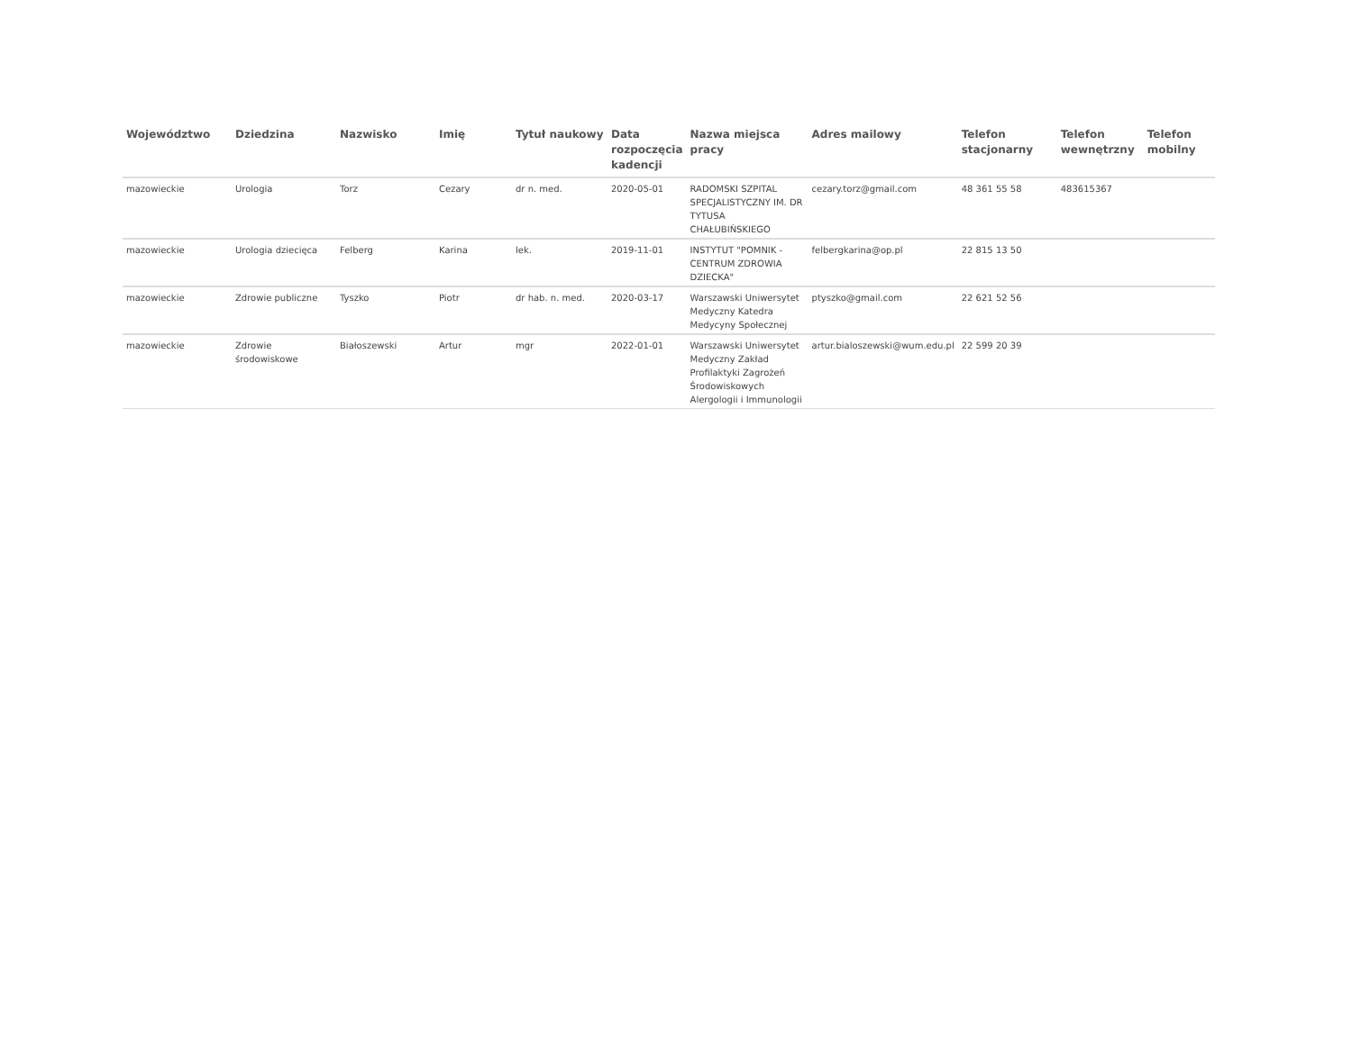| Województwo | Dziedzina | Nazwisko | Imię | Tytuł naukowy | Data rozpoczęcia kadencji | Nazwa miejsca pracy | Adres mailowy | Telefon stacjonarny | Telefon wewnętrzny | Telefon mobilny |
| --- | --- | --- | --- | --- | --- | --- | --- | --- | --- | --- |
| mazowieckie | Urologia | Torz | Cezary | dr n. med. | 2020-05-01 | RADOMSKI SZPITAL SPECJALISTYCZNY IM. DR TYTUSA CHAŁUBIŃSKIEGO | cezary.torz@gmail.com | 48 361 55 58 | 483615367 | |
| mazowieckie | Urologia dziecięca | Felberg | Karina | lek. | 2019-11-01 | INSTYTUT "POMNIK - CENTRUM ZDROWIA DZIECKA" | felbergkarina@op.pl | 22 815 13 50 | | |
| mazowieckie | Zdrowie publiczne | Tyszko | Piotr | dr hab. n. med. | 2020-03-17 | Warszawski Uniwersytet Medyczny Katedra Medycyny Społecznej | ptyszko@gmail.com | 22 621 52 56 | | |
| mazowieckie | Zdrowie środowiskowe | Białoszewski | Artur | mgr | 2022-01-01 | Warszawski Uniwersytet Medyczny Zakład Profilaktyki Zagrożeń Środowiskowych Alergologii i Immunologii | artur.bialoszewski@wum.edu.pl | 22 599 20 39 | | |